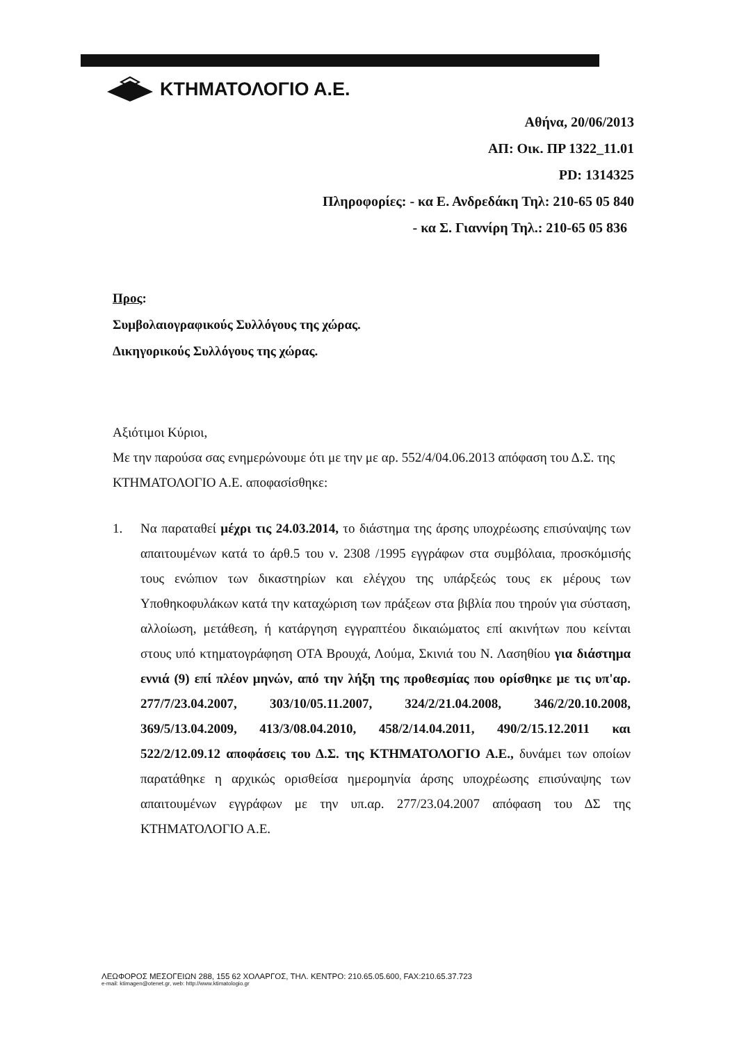ΚΤΗΜΑΤΟΛΟΓΙΟ Α.Ε.
Αθήνα, 20/06/2013
ΑΠ: Οικ. ΠΡ 1322_11.01
PD: 1314325
Πληροφορίες: - κα Ε. Ανδρεδάκη Τηλ: 210-65 05 840
- κα Σ. Γιαννίρη Τηλ.: 210-65 05 836
Προς:
Συμβολαιογραφικούς Συλλόγους της χώρας.
Δικηγορικούς Συλλόγους της χώρας.
Αξιότιμοι Κύριοι,
Με την παρούσα σας ενημερώνουμε ότι με την με αρ. 552/4/04.06.2013 απόφαση του Δ.Σ. της ΚΤΗΜΑΤΟΛΟΓΙΟ Α.Ε. αποφασίσθηκε:
1.
Να παραταθεί μέχρι τις 24.03.2014, το διάστημα της άρσης υποχρέωσης επισύναψης των απαιτουμένων κατά το άρθ.5 του ν. 2308 /1995 εγγράφων στα συμβόλαια, προσκόμισής τους ενώπιον των δικαστηρίων και ελέγχου της υπάρξεώς τους εκ μέρους των Υποθηκοφυλάκων κατά την καταχώριση των πράξεων στα βιβλία που τηρούν για σύσταση, αλλοίωση, μετάθεση, ή κατάργηση εγγραπτέου δικαιώματος επί ακινήτων που κείνται στους υπό κτηματογράφηση ΟΤΑ Βρουχά, Λούμα, Σκινιά του Ν. Λασηθίου για διάστημα εννιά (9) επί πλέον μηνών, από την λήξη της προθεσμίας που ορίσθηκε με τις υπ'αρ. 277/7/23.04.2007, 303/10/05.11.2007, 324/2/21.04.2008, 346/2/20.10.2008, 369/5/13.04.2009, 413/3/08.04.2010, 458/2/14.04.2011, 490/2/15.12.2011 και 522/2/12.09.12 αποφάσεις του Δ.Σ. της ΚΤΗΜΑΤΟΛΟΓΙΟ Α.Ε., δυνάμει των οποίων παρατάθηκε η αρχικώς ορισθείσα ημερομηνία άρσης υποχρέωσης επισύναψης των απαιτουμένων εγγράφων με την υπ.αρ. 277/23.04.2007 απόφαση του ΔΣ της ΚΤΗΜΑΤΟΛΟΓΙΟ Α.Ε.
ΛΕΩΦΟΡΟΣ ΜΕΣΟΓΕΙΩΝ 288, 155 62 ΧΟΛΑΡΓΟΣ, ΤΗΛ. ΚΕΝΤΡΟ: 210.65.05.600, FAX:210.65.37.723
e-mail: ktimagen@otenet.gr, web: http://www.ktimatologio.gr